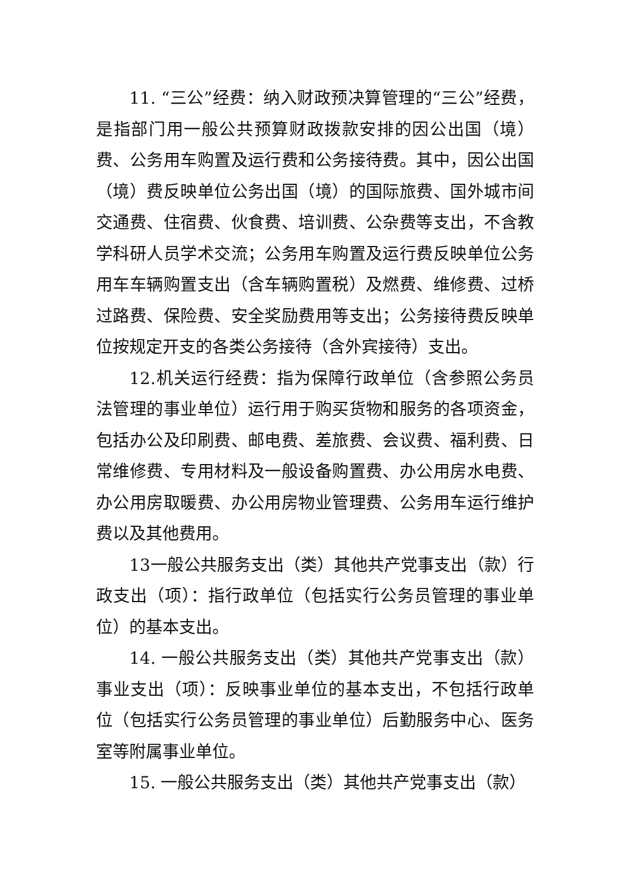11. “三公”经费：纳入财政预决算管理的“三公”经费，是指部门用一般公共预算财政拨款安排的因公出国（境）费、公务用车购置及运行费和公务接待费。其中，因公出国（境）费反映单位公务出国（境）的国际旅费、国外城市间交通费、住宿费、伙食费、培训费、公杂费等支出，不含教学科研人员学术交流；公务用车购置及运行费反映单位公务用车车辆购置支出（含车辆购置税）及燃费、维修费、过桥过路费、保险费、安全奖励费用等支出；公务接待费反映单位按规定开支的各类公务接待（含外宾接待）支出。
12.机关运行经费：指为保障行政单位（含参照公务员法管理的事业单位）运行用于购买货物和服务的各项资金，包括办公及印刷费、邮电费、差旅费、会议费、福利费、日常维修费、专用材料及一般设备购置费、办公用房水电费、办公用房取暖费、办公用房物业管理费、公务用车运行维护费以及其他费用。
13一般公共服务支出（类）其他共产党事支出（款）行政支出（项）：指行政单位（包括实行公务员管理的事业单位）的基本支出。
14. 一般公共服务支出（类）其他共产党事支出（款）事业支出（项）：反映事业单位的基本支出，不包括行政单位（包括实行公务员管理的事业单位）后勤服务中心、医务室等附属事业单位。
15. 一般公共服务支出（类）其他共产党事支出（款）